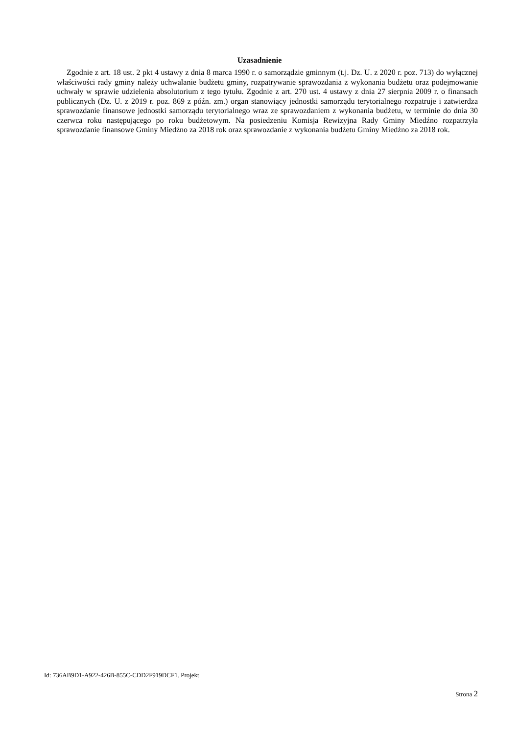Uzasadnienie
Zgodnie z art. 18 ust. 2 pkt 4 ustawy z dnia 8 marca 1990 r. o samorządzie gminnym (t.j. Dz. U. z 2020 r. poz. 713) do wyłącznej właściwości rady gminy należy uchwalanie budżetu gminy, rozpatrywanie sprawozdania z wykonania budżetu oraz podejmowanie uchwały w sprawie udzielenia absolutorium z tego tytułu. Zgodnie z art. 270 ust. 4 ustawy z dnia 27 sierpnia 2009 r. o finansach publicznych (Dz. U. z 2019 r. poz. 869 z późn. zm.) organ stanowiący jednostki samorządu terytorialnego rozpatruje i zatwierdza sprawozdanie finansowe jednostki samorządu terytorialnego wraz ze sprawozdaniem z wykonania budżetu, w terminie do dnia 30 czerwca roku następującego po roku budżetowym. Na posiedzeniu Komisja Rewizyjna Rady Gminy Miedźno rozpatrzyła sprawozdanie finansowe Gminy Miedźno za 2018 rok oraz sprawozdanie z wykonania budżetu Gminy Miedźno za 2018 rok.
Id: 736AB9D1-A922-426B-855C-CDD2F919DCF1. Projekt
Strona 2